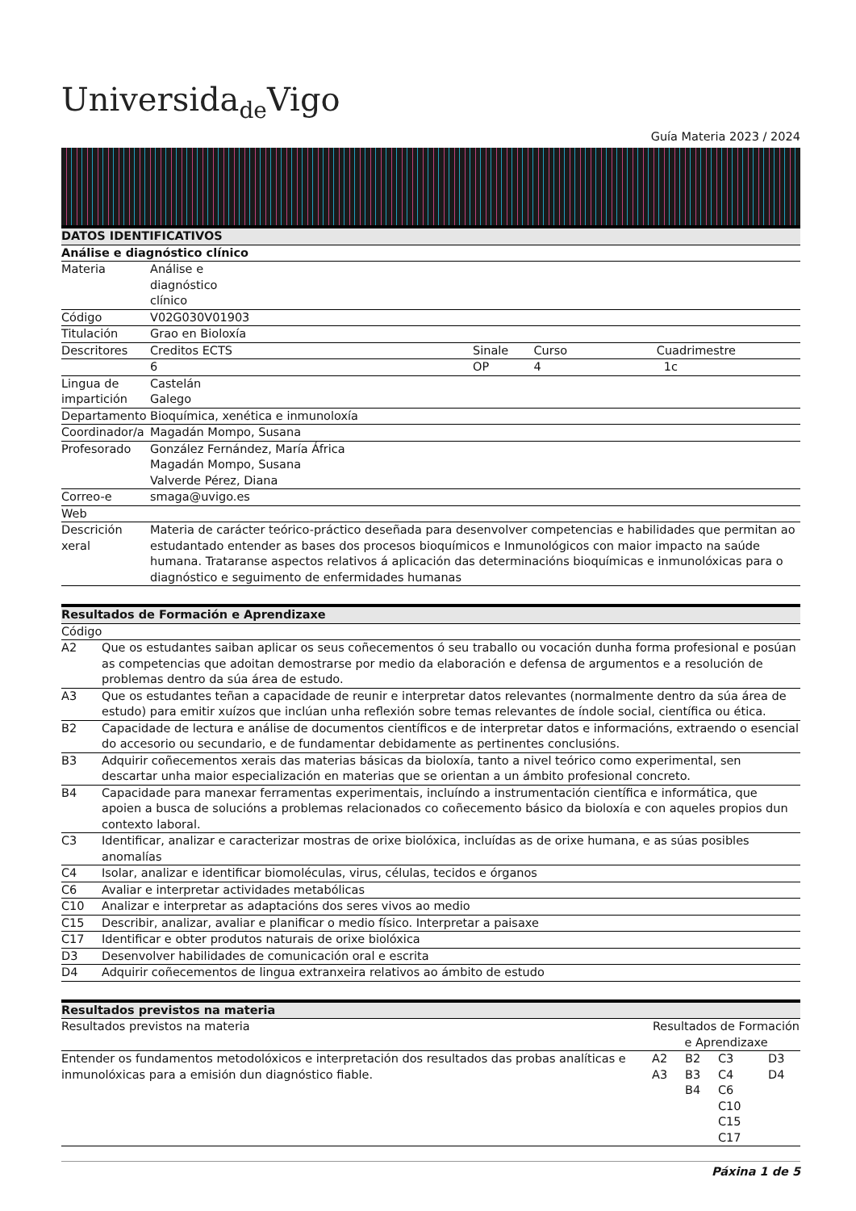Universida<sub>de</sub>Vigo
Guía Materia 2023 / 2024
| DATOS IDENTIFICATIVOS | | | | |
| --- | --- | --- | --- | --- |
| Análise e diagnóstico clínico | | | | |
| Materia | Análise e diagnóstico clínico | | | |
| Código | V02G030V01903 | | | |
| Titulación | Grao en Bioloxía | | | |
| Descritores | Creditos ECTS | | Sinale | Curso Cuadrimestre |
| | 6 | | OP | 4 1c |
| Lingua de impartición | Castelán Galego | | | |
| Departamento | Bioquímica, xenética e inmunoloxía | | | |
| Coordinador/a | Magadán Mompo, Susana | | | |
| Profesorado | González Fernández, María África Magadán Mompo, Susana Valverde Pérez, Diana | | | |
| Correo-e | smaga@uvigo.es | | | |
| Web | | | | |
| Descrición xeral | Materia de carácter teórico-práctico deseñada para desenvolver competencias e habilidades que permitan ao estudantado entender as bases dos procesos bioquímicos e Inmunológicos con maior impacto na saúde humana. Trataranse aspectos relativos á aplicación das determinacións bioquímicas e inmunolóxicas para o diagnóstico e seguimento de enfermidades humanas | | | |
| Resultados de Formación e Aprendizaxe | |
| --- | --- |
| Código | |
| A2 | Que os estudantes saiban aplicar os seus coñecementos ó seu traballo ou vocación dunha forma profesional e posúan as competencias que adoitan demostrarse por medio da elaboración e defensa de argumentos e a resolución de problemas dentro da súa área de estudo. |
| A3 | Que os estudantes teñan a capacidade de reunir e interpretar datos relevantes (normalmente dentro da súa área de estudo) para emitir xuízos que inclúan unha reflexión sobre temas relevantes de índole social, científica ou ética. |
| B2 | Capacidade de lectura e análise de documentos científicos e de interpretar datos e informacións, extraendo o esencial do accesorio ou secundario, e de fundamentar debidamente as pertinentes conclusións. |
| B3 | Adquirir coñecementos xerais das materias básicas da bioloxía, tanto a nivel teórico como experimental, sen descartar unha maior especialización en materias que se orientan a un ámbito profesional concreto. |
| B4 | Capacidade para manexar ferramentas experimentais, incluíndo a instrumentación científica e informática, que apoien a busca de solucións a problemas relacionados co coñecemento básico da bioloxía e con aqueles propios dun contexto laboral. |
| C3 | Identificar, analizar e caracterizar mostras de orixe biolóxica, incluídas as de orixe humana, e as súas posibles anomalías |
| C4 | Isolar, analizar e identificar biomoléculas, virus, células, tecidos e órganos |
| C6 | Avaliar e interpretar actividades metabólicas |
| C10 | Analizar e interpretar as adaptacións dos seres vivos ao medio |
| C15 | Describir, analizar, avaliar e planificar o medio físico. Interpretar a paisaxe |
| C17 | Identificar e obter produtos naturais de orixe biolóxica |
| D3 | Desenvolver habilidades de comunicación oral e escrita |
| D4 | Adquirir coñecementos de lingua extranxeira relativos ao ámbito de estudo |
| Resultados previstos na materia | | | | |
| --- | --- | --- | --- | --- |
| Resultados previstos na materia | Resultados de Formación e Aprendizaxe | | | |
| Entender os fundamentos metodolóxicos e interpretación dos resultados das probas analíticas e inmunolóxicas para a emisión dun diagnóstico fiable. | A2 A3 | B2 B3 B4 | C3 C4 C6 C10 C15 C17 | D3 D4 |
Páxina 1 de 5